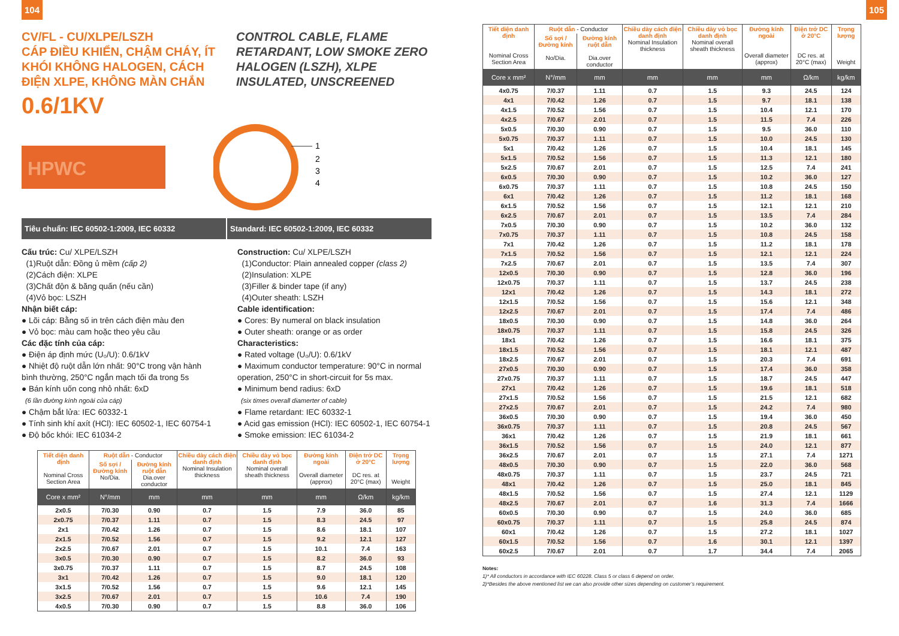104
CV/FL - CU/XLPE/LSZH
CÁP ĐIỀU KHIỂN, CHẬM CHÁY, ÍT KHÓI KHÔNG HALOGEN, CÁCH ĐIỆN XLPE, KHÔNG MÀN CHẮN
CONTROL CABLE, FLAME RETARDANT, LOW SMOKE ZERO HALOGEN (LSZH), XLPE INSULATED, UNSCREENED
0.6/1KV
HPWC
1
2
3
4
Tiêu chuẩn: IEC 60502-1:2009, IEC 60332
Standard: IEC 60502-1:2009, IEC 60332
Cấu trúc: Cu/ XLPE/LSZH
(1)Ruột dẫn: Đồng ủ mềm (cấp 2)
(2)Cách điện: XLPE
(3)Chất độn & băng quấn (nếu cần)
(4)Vỏ bọc: LSZH
Nhận biết cáp:
● Lõi cáp: Bằng số in trên cách điện màu đen
● Vỏ bọc: màu cam hoặc theo yêu cầu
Các đặc tính của cáp:
● Điện áp định mức (U₀/U): 0.6/1kV
● Nhiệt độ ruột dẫn lớn nhất: 90°C trong vận hành bình thường, 250°C ngắn mạch tối đa trong 5s
● Bán kính uốn cong nhỏ nhất: 6xD
(6 lần đường kính ngoài của cáp)
● Chậm bắt lửa: IEC 60332-1
● Tính sinh khí axít (HCl): IEC 60502-1, IEC 60754-1
● Độ bốc khói: IEC 61034-2
Construction: Cu/ XLPE/LSZH
(1)Conductor: Plain annealed copper (class 2)
(2)Insulation: XLPE
(3)Filler & binder tape (if any)
(4)Outer sheath: LSZH
Cable identification:
● Cores: By numeral on black insulation
● Outer sheath: orange or as order
Characteristics:
● Rated voltage (U₀/U): 0.6/1kV
● Maximum conductor temperature: 90°C in normal operation, 250°C in short-circuit for 5s max.
● Minimum bend radius: 6xD
(six times overall diamerter of cable)
● Flame retardant: IEC 60332-1
● Acid gas emission (HCl): IEC 60502-1, IEC 60754-1
● Smoke emission: IEC 61034-2
| Tiết diện danh định Nominal Cross Section Area | Ruột dẫn - Conductor | | Chiều dày cách điện danh định Nominal Insulation thickness | Chiều dày vỏ bọc danh định Nominal overall sheath thickness | Đường kính ngoài Overall diameter (approx) | Điện trở DC ở 20°C DC res. at 20°C (max) | Trọng lượng Weight |
| --- | --- | --- | --- | --- | --- | --- | --- |
| | Số sợi / Đường kính No/Dia. | Đường kính ruột dẫn Dia.over conductor | | | | | |
| Core x mm² | N°/mm | mm | mm | mm | mm | Ω/km | kg/km |
| 2x0.5 | 7/0.30 | 0.90 | 0.7 | 1.5 | 7.9 | 36.0 | 85 |
| 2x0.75 | 7/0.37 | 1.11 | 0.7 | 1.5 | 8.3 | 24.5 | 97 |
| 2x1 | 7/0.42 | 1.26 | 0.7 | 1.5 | 8.6 | 18.1 | 107 |
| 2x1.5 | 7/0.52 | 1.56 | 0.7 | 1.5 | 9.2 | 12.1 | 127 |
| 2x2.5 | 7/0.67 | 2.01 | 0.7 | 1.5 | 10.1 | 7.4 | 163 |
| 3x0.5 | 7/0.30 | 0.90 | 0.7 | 1.5 | 8.2 | 36.0 | 93 |
| 3x0.75 | 7/0.37 | 1.11 | 0.7 | 1.5 | 8.7 | 24.5 | 108 |
| 3x1 | 7/0.42 | 1.26 | 0.7 | 1.5 | 9.0 | 18.1 | 120 |
| 3x1.5 | 7/0.52 | 1.56 | 0.7 | 1.5 | 9.6 | 12.1 | 145 |
| 3x2.5 | 7/0.67 | 2.01 | 0.7 | 1.5 | 10.6 | 7.4 | 190 |
| 4x0.5 | 7/0.30 | 0.90 | 0.7 | 1.5 | 8.8 | 36.0 | 106 |
105
| Tiết diện danh định Nominal Cross Section Area | Ruột dẫn - Conductor | | Chiều dày cách điện danh định Nominal Insulation thickness | Chiều dày vỏ bọc danh định Nominal overall sheath thickness | Đường kính ngoài Overall diameter (approx) | Điện trở DC ở 20°C DC res. at 20°C (max) | Trọng lượng Weight |
| --- | --- | --- | --- | --- | --- | --- | --- |
| | Số sợi / Đường kính No/Dia. | Đường kính ruột dẫn Dia.over conductor | | | | | |
| Core x mm² | N°/mm | mm | mm | mm | mm | Ω/km | kg/km |
| 4x0.75 | 7/0.37 | 1.11 | 0.7 | 1.5 | 9.3 | 24.5 | 124 |
| 4x1 | 7/0.42 | 1.26 | 0.7 | 1.5 | 9.7 | 18.1 | 138 |
| 4x1.5 | 7/0.52 | 1.56 | 0.7 | 1.5 | 10.4 | 12.1 | 170 |
| 4x2.5 | 7/0.67 | 2.01 | 0.7 | 1.5 | 11.5 | 7.4 | 226 |
| 5x0.5 | 7/0.30 | 0.90 | 0.7 | 1.5 | 9.5 | 36.0 | 110 |
| 5x0.75 | 7/0.37 | 1.11 | 0.7 | 1.5 | 10.0 | 24.5 | 130 |
| 5x1 | 7/0.42 | 1.26 | 0.7 | 1.5 | 10.4 | 18.1 | 145 |
| 5x1.5 | 7/0.52 | 1.56 | 0.7 | 1.5 | 11.3 | 12.1 | 180 |
| 5x2.5 | 7/0.67 | 2.01 | 0.7 | 1.5 | 12.5 | 7.4 | 241 |
| 6x0.5 | 7/0.30 | 0.90 | 0.7 | 1.5 | 10.2 | 36.0 | 127 |
| 6x0.75 | 7/0.37 | 1.11 | 0.7 | 1.5 | 10.8 | 24.5 | 150 |
| 6x1 | 7/0.42 | 1.26 | 0.7 | 1.5 | 11.2 | 18.1 | 168 |
| 6x1.5 | 7/0.52 | 1.56 | 0.7 | 1.5 | 12.1 | 12.1 | 210 |
| 6x2.5 | 7/0.67 | 2.01 | 0.7 | 1.5 | 13.5 | 7.4 | 284 |
| 7x0.5 | 7/0.30 | 0.90 | 0.7 | 1.5 | 10.2 | 36.0 | 132 |
| 7x0.75 | 7/0.37 | 1.11 | 0.7 | 1.5 | 10.8 | 24.5 | 158 |
| 7x1 | 7/0.42 | 1.26 | 0.7 | 1.5 | 11.2 | 18.1 | 178 |
| 7x1.5 | 7/0.52 | 1.56 | 0.7 | 1.5 | 12.1 | 12.1 | 224 |
| 7x2.5 | 7/0.67 | 2.01 | 0.7 | 1.5 | 13.5 | 7.4 | 307 |
| 12x0.5 | 7/0.30 | 0.90 | 0.7 | 1.5 | 12.8 | 36.0 | 196 |
| 12x0.75 | 7/0.37 | 1.11 | 0.7 | 1.5 | 13.7 | 24.5 | 238 |
| 12x1 | 7/0.42 | 1.26 | 0.7 | 1.5 | 14.3 | 18.1 | 272 |
| 12x1.5 | 7/0.52 | 1.56 | 0.7 | 1.5 | 15.6 | 12.1 | 348 |
| 12x2.5 | 7/0.67 | 2.01 | 0.7 | 1.5 | 17.4 | 7.4 | 486 |
| 18x0.5 | 7/0.30 | 0.90 | 0.7 | 1.5 | 14.8 | 36.0 | 264 |
| 18x0.75 | 7/0.37 | 1.11 | 0.7 | 1.5 | 15.8 | 24.5 | 326 |
| 18x1 | 7/0.42 | 1.26 | 0.7 | 1.5 | 16.6 | 18.1 | 375 |
| 18x1.5 | 7/0.52 | 1.56 | 0.7 | 1.5 | 18.1 | 12.1 | 487 |
| 18x2.5 | 7/0.67 | 2.01 | 0.7 | 1.5 | 20.3 | 7.4 | 691 |
| 27x0.5 | 7/0.30 | 0.90 | 0.7 | 1.5 | 17.4 | 36.0 | 358 |
| 27x0.75 | 7/0.37 | 1.11 | 0.7 | 1.5 | 18.7 | 24.5 | 447 |
| 27x1 | 7/0.42 | 1.26 | 0.7 | 1.5 | 19.6 | 18.1 | 518 |
| 27x1.5 | 7/0.52 | 1.56 | 0.7 | 1.5 | 21.5 | 12.1 | 682 |
| 27x2.5 | 7/0.67 | 2.01 | 0.7 | 1.5 | 24.2 | 7.4 | 980 |
| 36x0.5 | 7/0.30 | 0.90 | 0.7 | 1.5 | 19.4 | 36.0 | 450 |
| 36x0.75 | 7/0.37 | 1.11 | 0.7 | 1.5 | 20.8 | 24.5 | 567 |
| 36x1 | 7/0.42 | 1.26 | 0.7 | 1.5 | 21.9 | 18.1 | 661 |
| 36x1.5 | 7/0.52 | 1.56 | 0.7 | 1.5 | 24.0 | 12.1 | 877 |
| 36x2.5 | 7/0.67 | 2.01 | 0.7 | 1.5 | 27.1 | 7.4 | 1271 |
| 48x0.5 | 7/0.30 | 0.90 | 0.7 | 1.5 | 22.0 | 36.0 | 568 |
| 48x0.75 | 7/0.37 | 1.11 | 0.7 | 1.5 | 23.7 | 24.5 | 721 |
| 48x1 | 7/0.42 | 1.26 | 0.7 | 1.5 | 25.0 | 18.1 | 845 |
| 48x1.5 | 7/0.52 | 1.56 | 0.7 | 1.5 | 27.4 | 12.1 | 1129 |
| 48x2.5 | 7/0.67 | 2.01 | 0.7 | 1.6 | 31.3 | 7.4 | 1666 |
| 60x0.5 | 7/0.30 | 0.90 | 0.7 | 1.5 | 24.0 | 36.0 | 685 |
| 60x0.75 | 7/0.37 | 1.11 | 0.7 | 1.5 | 25.8 | 24.5 | 874 |
| 60x1 | 7/0.42 | 1.26 | 0.7 | 1.5 | 27.2 | 18.1 | 1027 |
| 60x1.5 | 7/0.52 | 1.56 | 0.7 | 1.6 | 30.1 | 12.1 | 1397 |
| 60x2.5 | 7/0.67 | 2.01 | 0.7 | 1.7 | 34.4 | 7.4 | 2065 |
Notes:
1)* All conductors in accordance with IEC 60228. Class 5 or class 6 depend on order.
2)*Besides the above mentioned list we can also provide other sizes depending on customer’s requirement.